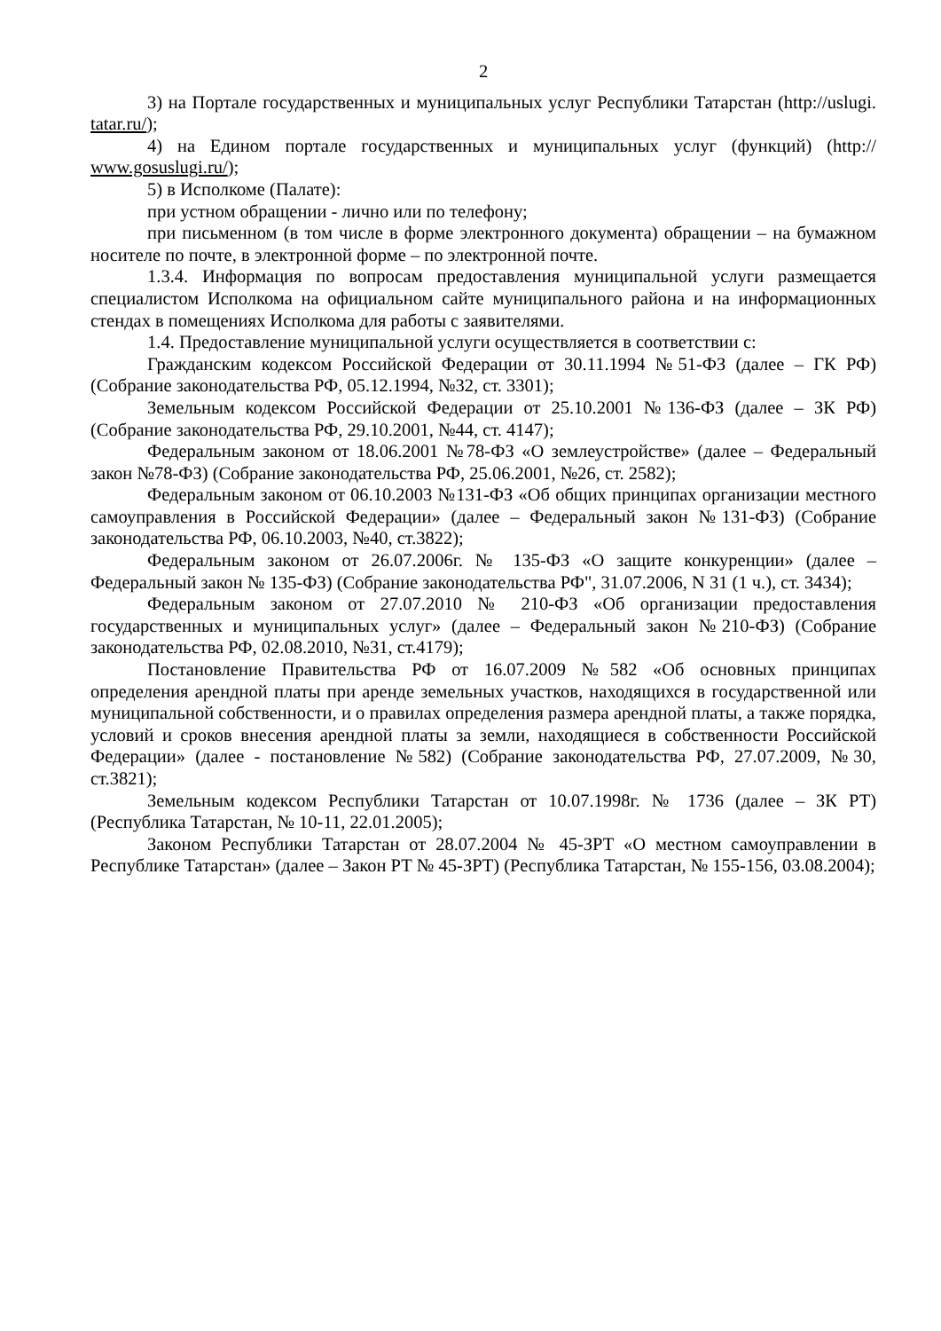2
3) на Портале государственных и муниципальных услуг Республики Татарстан (http://uslugi. tatar.ru/);
4) на Едином портале государственных и муниципальных услуг (функций) (http:// www.gosuslugi.ru/);
5) в Исполкоме (Палате):
при устном обращении - лично или по телефону;
при письменном (в том числе в форме электронного документа) обращении – на бумажном носителе по почте, в электронной форме – по электронной почте.
1.3.4. Информация по вопросам предоставления муниципальной услуги размещается специалистом Исполкома на официальном сайте муниципального района и на информационных стендах в помещениях Исполкома для работы с заявителями.
1.4. Предоставление муниципальной услуги осуществляется в соответствии с:
Гражданским кодексом Российской Федерации от 30.11.1994 №51-ФЗ (далее – ГК РФ) (Собрание законодательства РФ, 05.12.1994, №32, ст. 3301);
Земельным кодексом Российской Федерации от 25.10.2001 №136-ФЗ (далее – ЗК РФ) (Собрание законодательства РФ, 29.10.2001, №44, ст. 4147);
Федеральным законом от 18.06.2001 №78-ФЗ «О землеустройстве» (далее – Федеральный закон №78-ФЗ) (Собрание законодательства РФ, 25.06.2001, №26, ст. 2582);
Федеральным законом от 06.10.2003 №131-ФЗ «Об общих принципах организации местного самоуправления в Российской Федерации» (далее – Федеральный закон №131-ФЗ) (Собрание законодательства РФ, 06.10.2003, №40, ст.3822);
Федеральным законом от 26.07.2006г. № 135-ФЗ «О защите конкуренции» (далее – Федеральный закон № 135-ФЗ) (Собрание законодательства РФ", 31.07.2006, N 31 (1 ч.), ст. 3434);
Федеральным законом от 27.07.2010 № 210-ФЗ «Об организации предоставления государственных и муниципальных услуг» (далее – Федеральный закон №210-ФЗ) (Собрание законодательства РФ, 02.08.2010, №31, ст.4179);
Постановление Правительства РФ от 16.07.2009 №582 «Об основных принципах определения арендной платы при аренде земельных участков, находящихся в государственной или муниципальной собственности, и о правилах определения размера арендной платы, а также порядка, условий и сроков внесения арендной платы за земли, находящиеся в собственности Российской Федерации» (далее - постановление №582) (Собрание законодательства РФ, 27.07.2009, №30, ст.3821);
Земельным кодексом Республики Татарстан от 10.07.1998г. № 1736 (далее – ЗК РТ) (Республика Татарстан, № 10-11, 22.01.2005);
Законом Республики Татарстан от 28.07.2004 № 45-ЗРТ «О местном самоуправлении в Республике Татарстан» (далее – Закон РТ № 45-ЗРТ) (Республика Татарстан, № 155-156, 03.08.2004);